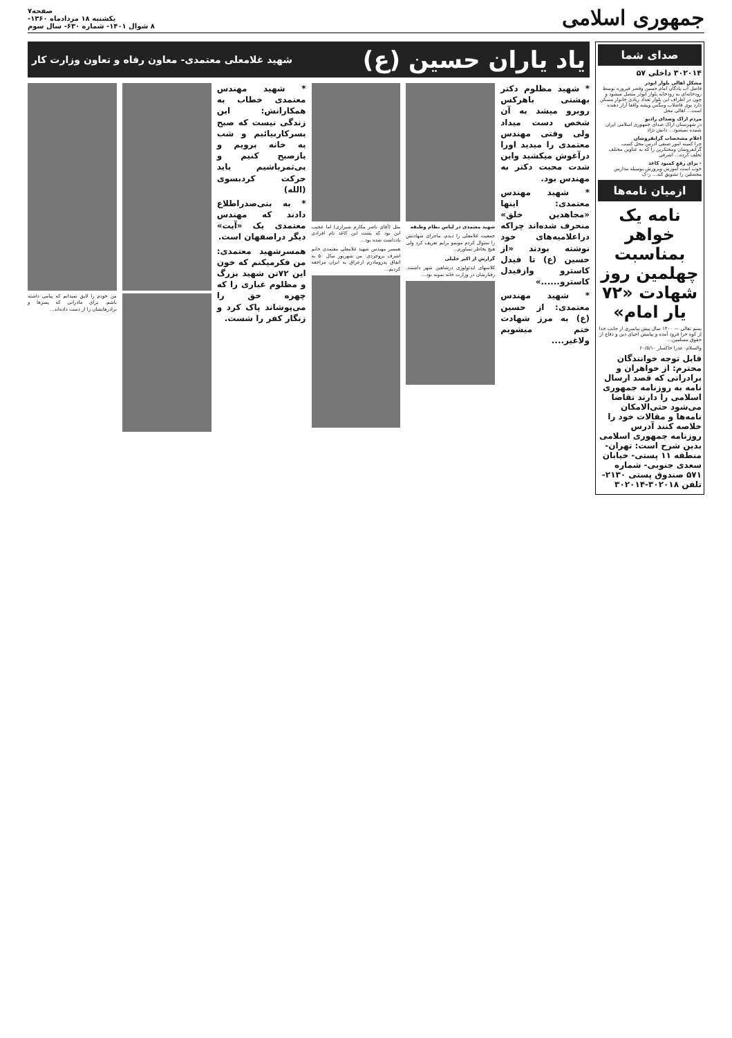جمهوری اسلامی
صفحه۷
یکشنبه ۱۸ مردادماه ۱۳۶۰-
۸ شوال ۱۴۰۱- شماره ۶۳۰- سال سوم
صدای شما
۳۰۲۰۱۴ داخلی ۵۷
مشکل اهالی بلوار ابوذر
فاضل آب پادگان امام حسین وقصر فیروزه توسط رودخانه‌ای به رودخانه بلوار ابوذر متصل میشود و چون در اطراف این بلوار تعداد زیادی خانوار مسکن دارد بوی فاضلاب ومگس وپشه واقعا آزار دهنده است... اهالی محل
مردم اراک وصدای رادیو
در شهرستان اراک صدای جمهوری اسلامی ایران شنیده نمیشود... دانش نژاد
اعلام مشخصات گرانفروشان
چرا کمیته امور صنفی آدرس محل کسب گرانفروشان ومحتکرین را که به عناوین مختلف تخلف کرده... اشرفی
- برای رفع کمبود کاغذ
خوب است آموزش وپرورش بوسیله مدارس محصلین را تشویق کند... ر-ک
ازمیان نامه‌ها
نامه یک خواهر بمناسبت چهلمین روز شهادت «۷۲ یار امام»
بسم تعالی — ۱۴۰۰ سال پیش پیامبری از جانب خدا از کوه حرا فرود آمده و پیامش احیای دین و دفاع از حقوق مسلمین...
والسلام- عذرا خاکسار ۶۰/۵/۱۰
قابل توجه خوانندگان محترم: از خواهران و برادرانی که قصد ارسال نامه به روزنامه جمهوری اسلامی را دارند تقاضا می‌شود حتی‌الامکان نامه‌ها و مقالات خود را خلاصه کنند آدرس روزنامه جمهوری اسلامی بدین شرح است: تهران- منطقه ۱۱ پستی- خیابان سعدی جنوبی- شماره ۵۷۱ صندوق پستی ۲۱۳۰- تلفن ۳۰۲۰۱۸-۳۰۲۰۱۴
یاد یاران حسین (ع)
شهید غلامعلی معتمدی- معاون رفاه و تعاون وزارت کار
* شهید مظلوم دکتر بهشتی باهرکس روبرو میشد به آن شخص دست میداد ولی وقتی مهندس معتمدی را میدید اورا درآغوش میکشید واین شدت محبت دکتر به مهندس بود.
* شهید مهندس معتمدی: اینها «مجاهدین خلق» منحرف شده‌اند چراکه دراعلامیه‌های خود نوشته بودند «از حسین (ع) تا فیدل کاسترو وازفیدل کاسترو......»
* شهید مهندس معتمدی: از حسین (ع) به مرز شهادت ختم میشویم ولاغیر....
شهید معتمدی در لباس نظام وظیفه
جمعیت غلامعلی را دیدم، ماجرای شهادتش را سئوال کردم موبمو برایم تعریف کرد ولی هیچ بخاطر نمیاورم...
گزارش از اکبر خلیلی
کلاسهای ایدئولوژی درشاهین شهر داشتند. رفتارشان در وزارت خانه نمونه بود...
مثل (آقای ناصر مکارم شیرازی) اما عجیب این بود که پشت این کاغذ نام افرادی یادداشت شده بود...
همسر مهندس شهید غلامعلی معتمدی خانم اشرف بروجردی: من شهریور سال ۵۰ به اتفاق پدرومادرم ازعراق به ایران مراجعه کردیم...
* شهید مهندس معتمدی خطاب به همکارانش: این زندگی نیست که صبح بسرکاربیائیم و شب به خانه برویم و بازصبح کنیم و بی‌ثمرباشیم باید حرکت کردبسوی (الله)
* به بنی‌صدراطلاع دادند که مهندس معتمدی یک «آیت» دیگر دراصفهان است.
همسرشهید معتمدی: من فکرمیکنم که خون این ۷۲تن شهید بزرگ و مظلوم غباری را که چهره حق را می‌پوشاند پاک کرد و زنگار کفر را شست.
من خودم را لایق نمیدانم که پیامی داشته باشم. برای مادرانی که پسرها و برادرهایشان را از دست داده‌اند...